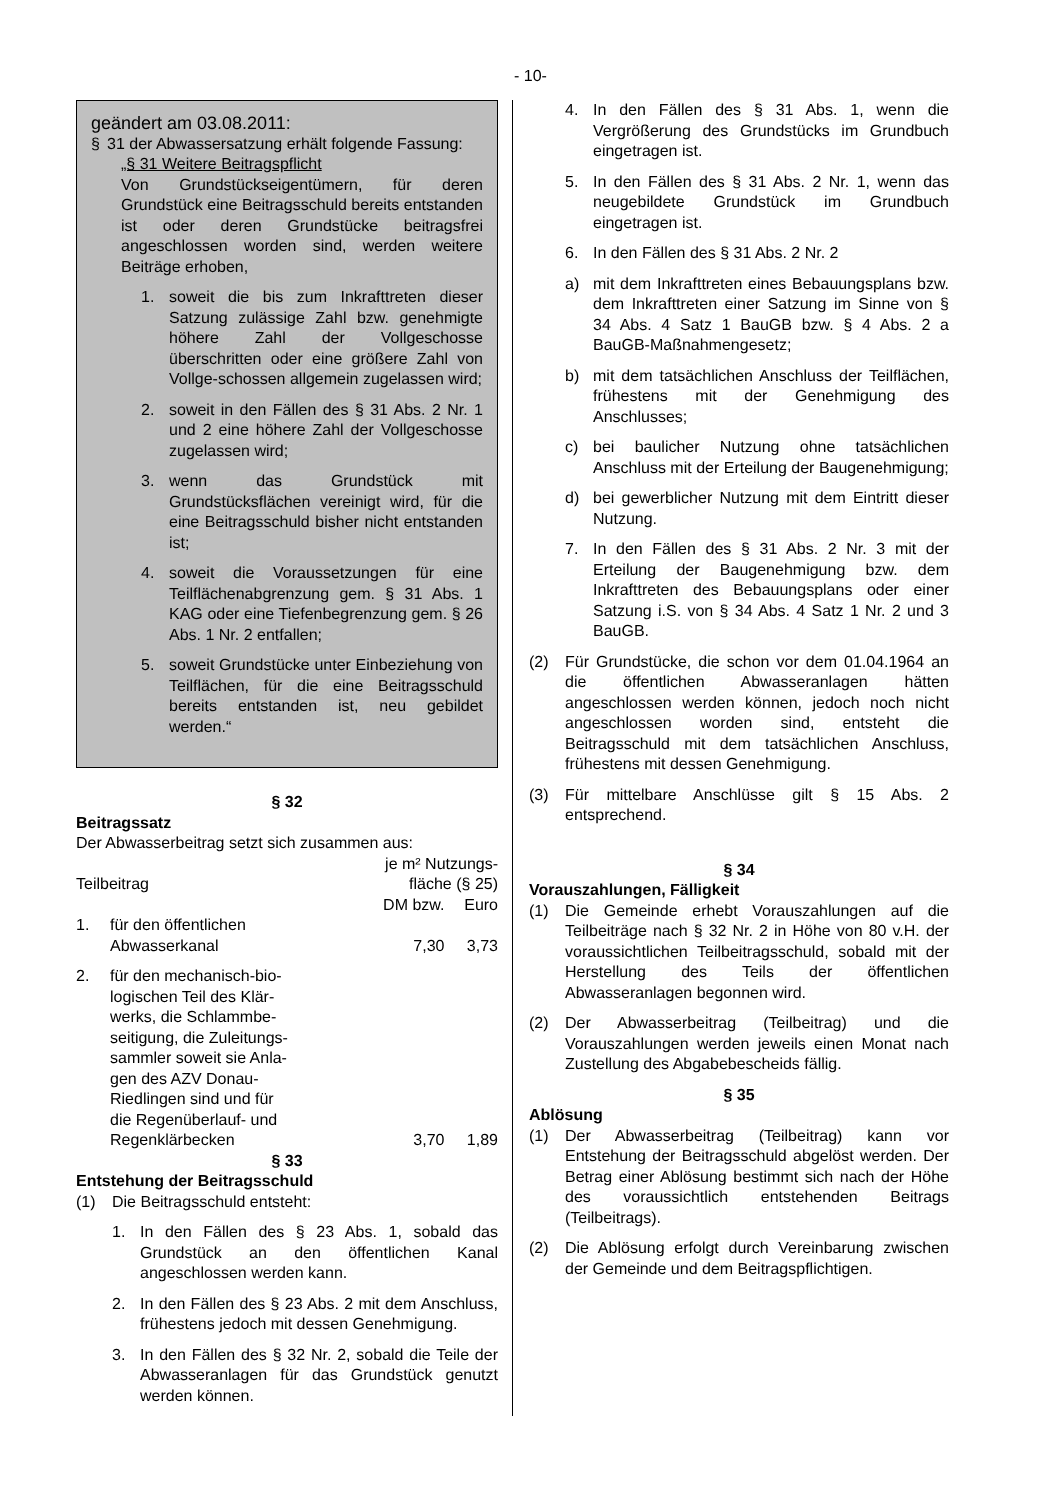- 10-
geändert am 03.08.2011:
§ 31 der Abwassersatzung erhält folgende Fassung:
„§ 31 Weitere Beitragspflicht
Von Grundstückseigentümern, für deren Grundstück eine Beitragsschuld bereits entstanden ist oder deren Grundstücke beitragsfrei angeschlossen worden sind, werden weitere Beiträge erhoben,
1. soweit die bis zum Inkrafttreten dieser Satzung zulässige Zahl bzw. genehmigte höhere Zahl der Vollgeschosse überschritten oder eine größere Zahl von Vollge-schossen allgemein zugelassen wird;
2. soweit in den Fällen des § 31 Abs. 2 Nr. 1 und 2 eine höhere Zahl der Vollgeschosse zugelassen wird;
3. wenn das Grundstück mit Grundstücksflächen vereinigt wird, für die eine Beitragsschuld bisher nicht entstanden ist;
4. soweit die Voraussetzungen für eine Teilflächenabgrenzung gem. § 31 Abs. 1 KAG oder eine Tiefenbegrenzung gem. § 26 Abs. 1 Nr. 2 entfallen;
5. soweit Grundstücke unter Einbeziehung von Teilflächen, für die eine Beitragsschuld bereits entstanden ist, neu gebildet werden.“
§ 32
Beitragssatz
Der Abwasserbeitrag setzt sich zusammen aus:
| Teilbeitrag | | je m² Nutzungs- fläche (§ 25) | |
| | | DM bzw. | Euro |
| 1. | für den öffentlichen Abwasserkanal | 7,30 | 3,73 |
| 2. | für den mechanisch-bio- logischen Teil des Klär- werks, die Schlammbe- seitigung, die Zuleitungs- sammler soweit sie Anla- gen des AZV Donau- Riedlingen sind und für die Regenüberlauf- und Regenklärbecken | 3,70 | 1,89 |
§ 33
Entstehung der Beitragsschuld
(1) Die Beitragsschuld entsteht:
1. In den Fällen des § 23 Abs. 1, sobald das Grundstück an den öffentlichen Kanal angeschlossen werden kann.
2. In den Fällen des § 23 Abs. 2 mit dem Anschluss, frühestens jedoch mit dessen Genehmigung.
3. In den Fällen des § 32 Nr. 2, sobald die Teile der Abwasseranlagen für das Grundstück genutzt werden können.
4. In den Fällen des § 31 Abs. 1, wenn die Vergrößerung des Grundstücks im Grundbuch eingetragen ist.
5. In den Fällen des § 31 Abs. 2 Nr. 1, wenn das neugebildete Grundstück im Grundbuch eingetragen ist.
6. In den Fällen des § 31 Abs. 2 Nr. 2
a) mit dem Inkrafttreten eines Bebauungsplans bzw. dem Inkrafttreten einer Satzung im Sinne von § 34 Abs. 4 Satz 1 BauGB bzw. § 4 Abs. 2 a BauGB-Maßnahmengesetz;
b) mit dem tatsächlichen Anschluss der Teilflächen, frühestens mit der Genehmigung des Anschlusses;
c) bei baulicher Nutzung ohne tatsächlichen Anschluss mit der Erteilung der Baugenehmigung;
d) bei gewerblicher Nutzung mit dem Eintritt dieser Nutzung.
7. In den Fällen des § 31 Abs. 2 Nr. 3 mit der Erteilung der Baugenehmigung bzw. dem Inkrafttreten des Bebauungsplans oder einer Satzung i.S. von § 34 Abs. 4 Satz 1 Nr. 2 und 3 BauGB.
(2) Für Grundstücke, die schon vor dem 01.04.1964 an die öffentlichen Abwasseranlagen hätten angeschlossen werden können, jedoch noch nicht angeschlossen worden sind, entsteht die Beitragsschuld mit dem tatsächlichen Anschluss, frühestens mit dessen Genehmigung.
(3) Für mittelbare Anschlüsse gilt § 15 Abs. 2 entsprechend.
§ 34
Vorauszahlungen, Fälligkeit
(1) Die Gemeinde erhebt Vorauszahlungen auf die Teilbeiträge nach § 32 Nr. 2 in Höhe von 80 v.H. der voraussichtlichen Teilbeitragsschuld, sobald mit der Herstellung des Teils der öffentlichen Abwasseranlagen begonnen wird.
(2) Der Abwasserbeitrag (Teilbeitrag) und die Vorauszahlungen werden jeweils einen Monat nach Zustellung des Abgabebescheids fällig.
§ 35
Ablösung
(1) Der Abwasserbeitrag (Teilbeitrag) kann vor Entstehung der Beitragsschuld abgelöst werden. Der Betrag einer Ablösung bestimmt sich nach der Höhe des voraussichtlich entstehenden Beitrags (Teilbeitrags).
(2) Die Ablösung erfolgt durch Vereinbarung zwischen der Gemeinde und dem Beitragspflichtigen.